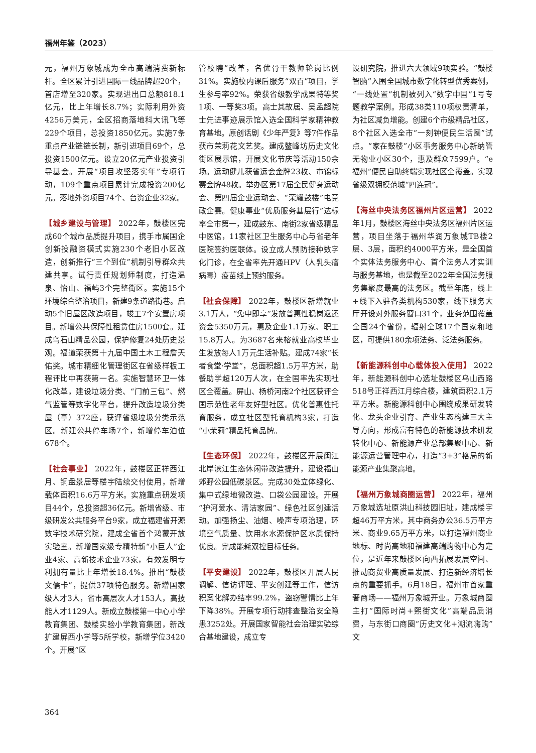福州年鉴（2023）
元，福州万象城成为全市高端消费新标杆。全区累计引进国际一线品牌超20个，首店增至320家。实现进出口总额818.1亿元，比上年增长8.7%；实际利用外资4256万美元，全区招商落地科大讯飞等229个项目，总投资1850亿元。实施7条重点产业链链长制，新引进项目69个，总投资1500亿元。设立20亿元产业投资引导基金。开展“项目攻坚落实年”专项行动，109个重点项目累计完成投资200亿元。落地外资项目74个、台资企业32家。
【城乡建设与管理】 2022年，鼓楼区完成60个城市品质提升项目，携手市属国企创新投融资模式实施230个老旧小区改造，创新推行“三个到位”机制引导群众共建共享。试行责任规划师制度，打造温泉、怡山、福屿3个完整街区。实施15个环境综合整治项目，新建9条道路街巷。启动5个旧屋区改造项目，竣工7个安置房项目。新增公共保障性租赁住房1500套。建成乌石山精品公园，保护修复24处历史景观。福道荣获第十九届中国土木工程詹天佑奖。城市精细化管理街区在省级样板工程评比中再获第一名。实施智慧环卫一体化改革，建设垃圾分类、“门前三包”、燃气监管等数字化平台，提升改造垃圾分类屋（亭）372座，获评省级垃圾分类示范区。新建公共停车场7个，新增停车泊位678个。
【社会事业】 2022年，鼓楼区正祥西江月、铜盘景居等楼宇陆续交付使用，新增载体面积16.6万平方米。实施重点研发项目44个，总投资超36亿元。新增省级、市级研发公共服务平台9家，成立福建省开源数字技术研究院，建成全省首个鸿蒙开放实验室。新增国家级专精特新“小巨人”企业4家、高新技术企业73家，有效发明专利拥有量比上年增长18.4%。推出“鼓楼文儒卡”，提供37项特色服务。新增国家级人才3人，省市高层次人才153人，高技能人才1129人。新成立鼓楼第一中心小学教育集团、鼓楼实验小学教育集团，新改扩建屏西小学等5所学校，新增学位3420个。开展“区
管校聘”改革，名优骨干教师轮岗比例31%。实施校内课后服务“双百”项目，学生参与率92%。荣获省级教学成果特等奖1项、一等奖3项。高士其故居、吴孟超院士先进事迹展示馆入选全国科学家精神教育基地。原创话剧《少年严复》等7件作品获市茉莉花文艺奖。建成鳌峰坊历史文化街区展示馆，开展文化节庆等活动150余场。运动健儿获省运会金牌23枚、市锦标赛金牌48枚。举办区第17届全民健身运动会、第四届企业运动会、“荣耀鼓楼”电竞政企赛。健康事业“优质服务基层行”达标率全市第一，建成鼓东、南街2家省级精品中医馆，11家社区卫生服务中心与省老年医院签约医联体。设立成人预防接种数字化门诊，在全省率先开通HPV（人乳头瘤病毒）疫苗线上预约服务。
【社会保障】 2022年，鼓楼区新增就业3.1万人，“免申即享”发放普惠性稳岗返还资金5350万元，惠及企业1.1万家、职工15.8万人。为3687名来榕就业高校毕业生发放每人1万元生活补贴。建成74家“长者食堂·学堂”，总面积超1.5万平方米，助餐助学超120万人次，在全国率先实现社区全覆盖。屏山、杨桥河南2个社区获评全国示范性老年友好型社区。优化普惠性托育服务，成立社区型托育机构3家，打造“小茉莉”精品托育品牌。
【生态环保】 2022年，鼓楼区开展闽江北岸滨江生态休闲带改造提升，建设福山郊野公园低碳景区。完成30处立体绿化、集中式绿地微改造、口袋公园建设。开展“护河爱水、清洁家园”、绿色社区创建活动。加强扬尘、油烟、噪声专项治理，环境空气质量、饮用水水源保护区水质保持优良。完成能耗双控目标任务。
【平安建设】 2022年，鼓楼区开展人民调解、信访评理、平安创建等工作，信访积案化解办结率99.2%，盗窃警情比上年下降38%。开展专项行动排查整治安全隐患3252处。开展国家智能社会治理实验综合基地建设，成立专
设研究院，推进六大领域9项实验。“鼓楼智脑”入围全国城市数字化转型优秀案例，“一线处置”机制被列入“数字中国”1号专题教学案例。形成38类110项权责清单，为社区减负增能。创建6个市级精品社区，8个社区入选全市“一刻钟便民生活圈”试点。“家在鼓楼”小区事务服务中心新纳管无物业小区30个，惠及群众7599户。“e福州”便民自助终端实现社区全覆盖。实现省级双拥模范城“四连冠”。
【海丝中央法务区福州片区运营】 2022年1月，鼓楼区海丝中央法务区福州片区运营，项目坐落于福州华润万象城TB楼2层、3层，面积约4000平方米，是全国首个实体法务服务中心、首个法务人才实训与服务基地，也是截至2022年全国法务服务集聚度最高的法务区。截至年底，线上+线下入驻各类机构530家，线下服务大厅开设对外服务窗口31个，业务范围覆盖全国24个省份，辐射全球17个国家和地区，可提供180余项法务、泛法务服务。
【新能源科创中心载体投入使用】 2022年，新能源科创中心选址鼓楼区乌山西路518号正祥西江月综合楼，建筑面积2.1万平方米。新能源科创中心围绕成果研发转化、龙头企业引育、产业生态构建三大主导方向，形成富有特色的新能源技术研发转化中心、新能源产业总部集聚中心、新能源运营管理中心，打造“3+3”格局的新能源产业集聚高地。
【福州万象城商圈运营】 2022年，福州万象城选址原洪山科技园旧址，建成楼宇超46万平方米，其中商务办公36.5万平方米、商业9.65万平方米，以打造福州商业地标、时尚高地和福建高端购物中心为定位，是近年来鼓楼区向西拓展发展空间、推动商贸业高质量发展、打造新经济增长点的重要抓手。6月18日，福州市首家重奢商场——福州万象城开业。万象城商圈主打“国际时尚+熙街文化”高端品质消费，与东街口商圈“历史文化+潮流嗨购”文
364